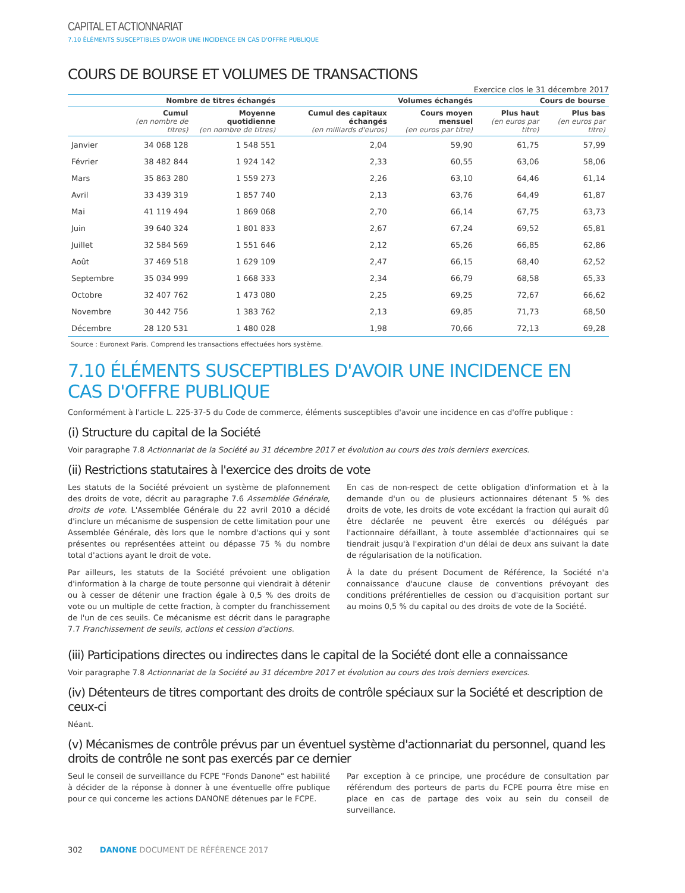CAPITAL ET ACTIONNARIAT
7.10 ÉLÉMENTS SUSCEPTIBLES D'AVOIR UNE INCIDENCE EN CAS D'OFFRE PUBLIQUE
COURS DE BOURSE ET VOLUMES DE TRANSACTIONS
Exercice clos le 31 décembre 2017
| | Nombre de titres échangés | | Volumes échangés | | Cours de bourse | |
| --- | --- | --- | --- | --- | --- | --- |
| | Cumul (en nombre de titres) | Moyenne quotidienne (en nombre de titres) | Cumul des capitaux échangés (en milliards d'euros) | Cours moyen mensuel (en euros par titre) | Plus haut (en euros par titre) | Plus bas (en euros par titre) |
| Janvier | 34 068 128 | 1 548 551 | 2,04 | 59,90 | 61,75 | 57,99 |
| Février | 38 482 844 | 1 924 142 | 2,33 | 60,55 | 63,06 | 58,06 |
| Mars | 35 863 280 | 1 559 273 | 2,26 | 63,10 | 64,46 | 61,14 |
| Avril | 33 439 319 | 1 857 740 | 2,13 | 63,76 | 64,49 | 61,87 |
| Mai | 41 119 494 | 1 869 068 | 2,70 | 66,14 | 67,75 | 63,73 |
| Juin | 39 640 324 | 1 801 833 | 2,67 | 67,24 | 69,52 | 65,81 |
| Juillet | 32 584 569 | 1 551 646 | 2,12 | 65,26 | 66,85 | 62,86 |
| Août | 37 469 518 | 1 629 109 | 2,47 | 66,15 | 68,40 | 62,52 |
| Septembre | 35 034 999 | 1 668 333 | 2,34 | 66,79 | 68,58 | 65,33 |
| Octobre | 32 407 762 | 1 473 080 | 2,25 | 69,25 | 72,67 | 66,62 |
| Novembre | 30 442 756 | 1 383 762 | 2,13 | 69,85 | 71,73 | 68,50 |
| Décembre | 28 120 531 | 1 480 028 | 1,98 | 70,66 | 72,13 | 69,28 |
Source : Euronext Paris. Comprend les transactions effectuées hors système.
7.10 ÉLÉMENTS SUSCEPTIBLES D'AVOIR UNE INCIDENCE EN CAS D'OFFRE PUBLIQUE
Conformément à l'article L. 225-37-5 du Code de commerce, éléments susceptibles d'avoir une incidence en cas d'offre publique :
(i) Structure du capital de la Société
Voir paragraphe 7.8 Actionnariat de la Société au 31 décembre 2017 et évolution au cours des trois derniers exercices.
(ii) Restrictions statutaires à l'exercice des droits de vote
Les statuts de la Société prévoient un système de plafonnement des droits de vote, décrit au paragraphe 7.6 Assemblée Générale, droits de vote. L'Assemblée Générale du 22 avril 2010 a décidé d'inclure un mécanisme de suspension de cette limitation pour une Assemblée Générale, dès lors que le nombre d'actions qui y sont présentes ou représentées atteint ou dépasse 75 % du nombre total d'actions ayant le droit de vote.
Par ailleurs, les statuts de la Société prévoient une obligation d'information à la charge de toute personne qui viendrait à détenir ou à cesser de détenir une fraction égale à 0,5 % des droits de vote ou un multiple de cette fraction, à compter du franchissement de l'un de ces seuils. Ce mécanisme est décrit dans le paragraphe 7.7 Franchissement de seuils, actions et cession d'actions.
En cas de non-respect de cette obligation d'information et à la demande d'un ou de plusieurs actionnaires détenant 5 % des droits de vote, les droits de vote excédant la fraction qui aurait dû être déclarée ne peuvent être exercés ou délégués par l'actionnaire défaillant, à toute assemblée d'actionnaires qui se tiendrait jusqu'à l'expiration d'un délai de deux ans suivant la date de régularisation de la notification.
À la date du présent Document de Référence, la Société n'a connaissance d'aucune clause de conventions prévoyant des conditions préférentielles de cession ou d'acquisition portant sur au moins 0,5 % du capital ou des droits de vote de la Société.
(iii) Participations directes ou indirectes dans le capital de la Société dont elle a connaissance
Voir paragraphe 7.8 Actionnariat de la Société au 31 décembre 2017 et évolution au cours des trois derniers exercices.
(iv) Détenteurs de titres comportant des droits de contrôle spéciaux sur la Société et description de ceux-ci
Néant.
(v) Mécanismes de contrôle prévus par un éventuel système d'actionnariat du personnel, quand les droits de contrôle ne sont pas exercés par ce dernier
Seul le conseil de surveillance du FCPE "Fonds Danone" est habilité à décider de la réponse à donner à une éventuelle offre publique pour ce qui concerne les actions DANONE détenues par le FCPE.
Par exception à ce principe, une procédure de consultation par référendum des porteurs de parts du FCPE pourra être mise en place en cas de partage des voix au sein du conseil de surveillance.
302 DANONE DOCUMENT DE RÉFÉRENCE 2017